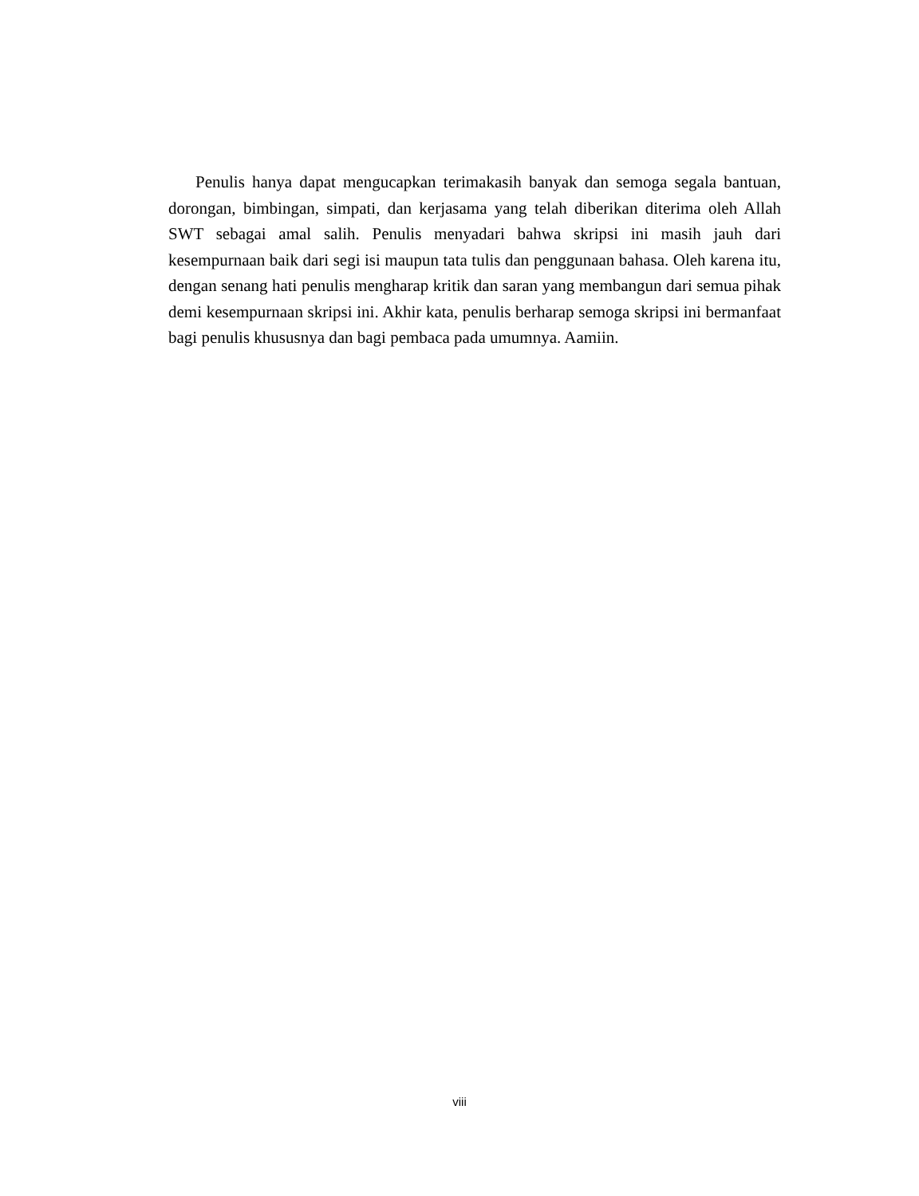Penulis hanya dapat mengucapkan terimakasih banyak dan semoga segala bantuan, dorongan, bimbingan, simpati, dan kerjasama yang telah diberikan diterima oleh Allah SWT sebagai amal salih. Penulis menyadari bahwa skripsi ini masih jauh dari kesempurnaan baik dari segi isi maupun tata tulis dan penggunaan bahasa. Oleh karena itu, dengan senang hati penulis mengharap kritik dan saran yang membangun dari semua pihak demi kesempurnaan skripsi ini. Akhir kata, penulis berharap semoga skripsi ini bermanfaat bagi penulis khususnya dan bagi pembaca pada umumnya. Aamiin.
viii